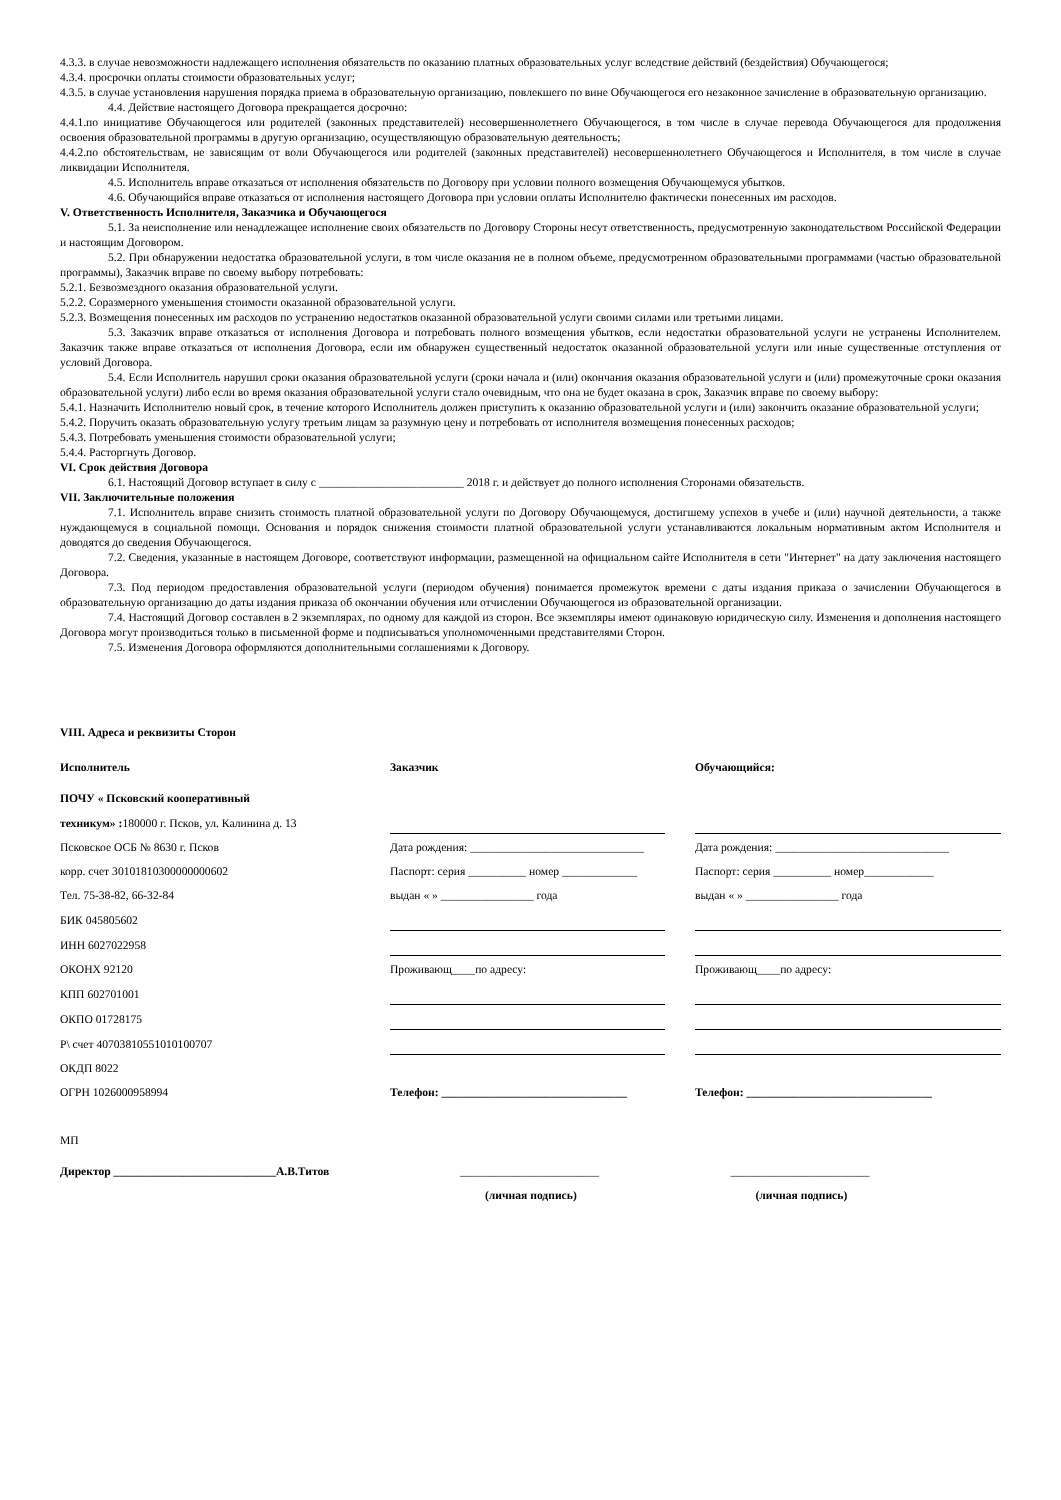4.3.3. в случае невозможности надлежащего исполнения обязательств по оказанию платных образовательных услуг вследствие действий (бездействия) Обучающегося;
4.3.4. просрочки оплаты стоимости образовательных услуг;
4.3.5. в случае установления нарушения порядка приема в образовательную организацию, повлекшего по вине Обучающегося его незаконное зачисление в образовательную организацию.
4.4. Действие настоящего Договора прекращается досрочно:
4.4.1.по инициативе Обучающегося или родителей (законных представителей) несовершеннолетнего Обучающегося, в том числе в случае перевода Обучающегося для продолжения освоения образовательной программы в другую организацию, осуществляющую образовательную деятельность;
4.4.2.по обстоятельствам, не зависящим от воли Обучающегося или родителей (законных представителей) несовершеннолетнего Обучающегося и Исполнителя, в том числе в случае ликвидации Исполнителя.
4.5. Исполнитель вправе отказаться от исполнения обязательств по Договору при условии полного возмещения Обучающемуся убытков.
4.6. Обучающийся вправе отказаться от исполнения настоящего Договора при условии оплаты Исполнителю фактически понесенных им расходов.
V. Ответственность Исполнителя, Заказчика и Обучающегося
5.1. За неисполнение или ненадлежащее исполнение своих обязательств по Договору Стороны несут ответственность, предусмотренную законодательством Российской Федерации и настоящим Договором.
5.2. При обнаружении недостатка образовательной услуги, в том числе оказания не в полном объеме, предусмотренном образовательными программами (частью образовательной программы), Заказчик вправе по своему выбору потребовать:
5.2.1. Безвозмездного оказания образовательной услуги.
5.2.2. Соразмерного уменьшения стоимости оказанной образовательной услуги.
5.2.3. Возмещения понесенных им расходов по устранению недостатков оказанной образовательной услуги своими силами или третьими лицами.
5.3. Заказчик вправе отказаться от исполнения Договора и потребовать полного возмещения убытков, если недостатки образовательной услуги не устранены Исполнителем. Заказчик также вправе отказаться от исполнения Договора, если им обнаружен существенный недостаток оказанной образовательной услуги или иные существенные отступления от условий Договора.
5.4. Если Исполнитель нарушил сроки оказания образовательной услуги (сроки начала и (или) окончания оказания образовательной услуги и (или) промежуточные сроки оказания образовательной услуги) либо если во время оказания образовательной услуги стало очевидным, что она не будет оказана в срок, Заказчик вправе по своему выбору:
5.4.1. Назначить Исполнителю новый срок, в течение которого Исполнитель должен приступить к оказанию образовательной услуги и (или) закончить оказание образовательной услуги;
5.4.2. Поручить оказать образовательную услугу третьим лицам за разумную цену и потребовать от исполнителя возмещения понесенных расходов;
5.4.3. Потребовать уменьшения стоимости образовательной услуги;
5.4.4. Расторгнуть Договор.
VI. Срок действия Договора
6.1. Настоящий Договор вступает в силу с _________________________ 2018 г. и действует до полного исполнения Сторонами обязательств.
VII. Заключительные положения
7.1. Исполнитель вправе снизить стоимость платной образовательной услуги по Договору Обучающемуся, достигшему успехов в учебе и (или) научной деятельности, а также нуждающемуся в социальной помощи. Основания и порядок снижения стоимости платной образовательной услуги устанавливаются локальным нормативным актом Исполнителя и доводятся до сведения Обучающегося.
7.2. Сведения, указанные в настоящем Договоре, соответствуют информации, размещенной на официальном сайте Исполнителя в сети "Интернет" на дату заключения настоящего Договора.
7.3. Под периодом предоставления образовательной услуги (периодом обучения) понимается промежуток времени с даты издания приказа о зачислении Обучающегося в образовательную организацию до даты издания приказа об окончании обучения или отчислении Обучающегося из образовательной организации.
7.4. Настоящий Договор составлен в 2 экземплярах, по одному для каждой из сторон. Все экземпляры имеют одинаковую юридическую силу. Изменения и дополнения настоящего Договора могут производиться только в письменной форме и подписываться уполномоченными представителями Сторон.
7.5. Изменения Договора оформляются дополнительными соглашениями к Договору.
VIII. Адреса и реквизиты Сторон
| Исполнитель | | Заказчик | | Обучающийся: |
| --- | --- | --- | --- | --- |
| ПОЧУ « Псковский кооперативный | | | | |
| техникум» : 180000 г. Псков, ул. Калинина д. 13 | | | | |
| Псковское ОСБ № 8630 г. Псков | | Дата рождения: ______________________________ | | Дата рождения: ______________________________ |
| корр. счет 30101810300000000602 | | Паспорт: серия __________ номер _____________ | | Паспорт: серия __________ номер____________ |
| Тел. 75-38-82, 66-32-84 | | выдан « » ________________ года | | выдан « » ________________ года |
| БИК 045805602 | | | | |
| ИНН 6027022958 | | | | |
| ОКОНХ 92120 | | Проживающ____по адресу: | | Проживающ____по адресу: |
| КПП 602701001 | | | | |
| ОКПО 01728175 | | | | |
| Р\ счет 40703810551010100707 | | | | |
| ОКДП 8022 | | | | |
| ОГРН 1026000958994 | | Телефон: ________________________________ | | Телефон: ________________________________ |
МП
| Директор ____________________________А.В.Титов | ________________________ | ________________________ |
| | (личная подпись) | (личная подпись) |